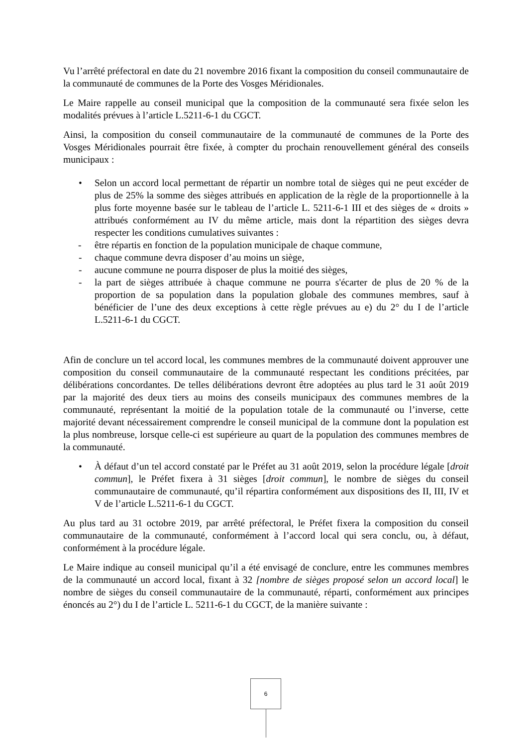Vu l’arrêté préfectoral en date du 21 novembre 2016 fixant la composition du conseil communautaire de la communauté de communes de la Porte des Vosges Méridionales.
Le Maire rappelle au conseil municipal que la composition de la communauté sera fixée selon les modalités prévues à l’article L.5211-6-1 du CGCT.
Ainsi, la composition du conseil communautaire de la communauté de communes de la Porte des Vosges Méridionales pourrait être fixée, à compter du prochain renouvellement général des conseils municipaux :
• Selon un accord local permettant de répartir un nombre total de sièges qui ne peut excéder de plus de 25% la somme des sièges attribués en application de la règle de la proportionnelle à la plus forte moyenne basée sur le tableau de l’article L. 5211-6-1 III et des sièges de « droits » attribués conformément au IV du même article, mais dont la répartition des sièges devra respecter les conditions cumulatives suivantes :
- être répartis en fonction de la population municipale de chaque commune,
- chaque commune devra disposer d’au moins un siège,
- aucune commune ne pourra disposer de plus la moitié des sièges,
- la part de sièges attribuée à chaque commune ne pourra s'écarter de plus de 20 % de la proportion de sa population dans la population globale des communes membres, sauf à bénéficier de l’une des deux exceptions à cette règle prévues au e) du 2° du I de l’article L.5211-6-1 du CGCT.
Afin de conclure un tel accord local, les communes membres de la communauté doivent approuver une composition du conseil communautaire de la communauté respectant les conditions précitées, par délibérations concordantes. De telles délibérations devront être adoptées au plus tard le 31 août 2019 par la majorité des deux tiers au moins des conseils municipaux des communes membres de la communauté, représentant la moitié de la population totale de la communauté ou l’inverse, cette majorité devant nécessairement comprendre le conseil municipal de la commune dont la population est la plus nombreuse, lorsque celle-ci est supérieure au quart de la population des communes membres de la communauté.
• À défaut d’un tel accord constaté par le Préfet au 31 août 2019, selon la procédure légale [droit commun], le Préfet fixera à 31 sièges [droit commun], le nombre de sièges du conseil communautaire de communauté, qu’il répartira conformément aux dispositions des II, III, IV et V de l’article L.5211-6-1 du CGCT.
Au plus tard au 31 octobre 2019, par arrêté préfectoral, le Préfet fixera la composition du conseil communautaire de la communauté, conformément à l’accord local qui sera conclu, ou, à défaut, conformément à la procédure légale.
Le Maire indique au conseil municipal qu’il a été envisagé de conclure, entre les communes membres de la communauté un accord local, fixant à 32 [nombre de sièges proposé selon un accord local] le nombre de sièges du conseil communautaire de la communauté, réparti, conformément aux principes énoncés au 2°) du I de l’article L. 5211-6-1 du CGCT, de la manière suivante :
6